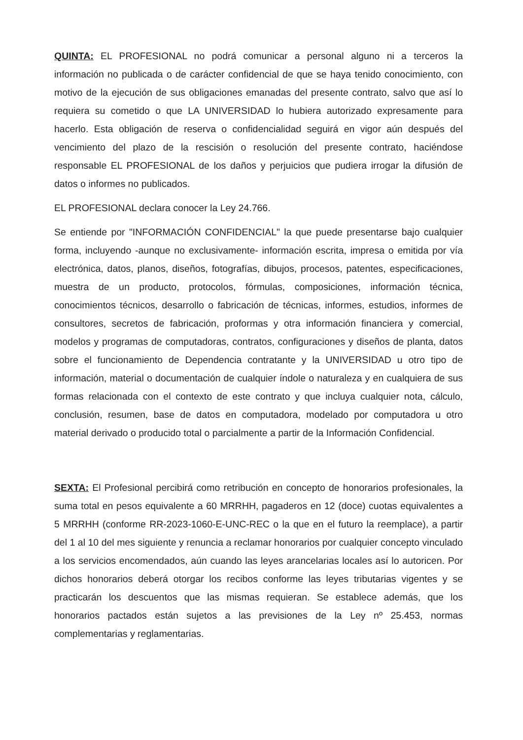QUINTA: EL PROFESIONAL no podrá comunicar a personal alguno ni a terceros la información no publicada o de carácter confidencial de que se haya tenido conocimiento, con motivo de la ejecución de sus obligaciones emanadas del presente contrato, salvo que así lo requiera su cometido o que LA UNIVERSIDAD lo hubiera autorizado expresamente para hacerlo. Esta obligación de reserva o confidencialidad seguirá en vigor aún después del vencimiento del plazo de la rescisión o resolución del presente contrato, haciéndose responsable EL PROFESIONAL de los daños y perjuicios que pudiera irrogar la difusión de datos o informes no publicados.
EL PROFESIONAL declara conocer la Ley 24.766.
Se entiende por "INFORMACIÓN CONFIDENCIAL" la que puede presentarse bajo cualquier forma, incluyendo -aunque no exclusivamente- información escrita, impresa o emitida por vía electrónica, datos, planos, diseños, fotografías, dibujos, procesos, patentes, especificaciones, muestra de un producto, protocolos, fórmulas, composiciones, información técnica, conocimientos técnicos, desarrollo o fabricación de técnicas, informes, estudios, informes de consultores, secretos de fabricación, proformas y otra información financiera y comercial, modelos y programas de computadoras, contratos, configuraciones y diseños de planta, datos sobre el funcionamiento de Dependencia contratante y la UNIVERSIDAD u otro tipo de información, material o documentación de cualquier índole o naturaleza y en cualquiera de sus formas relacionada con el contexto de este contrato y que incluya cualquier nota, cálculo, conclusión, resumen, base de datos en computadora, modelado por computadora u otro material derivado o producido total o parcialmente a partir de la Información Confidencial.
SEXTA: El Profesional percibirá como retribución en concepto de honorarios profesionales, la suma total en pesos equivalente a 60 MRRHH, pagaderos en 12 (doce) cuotas equivalentes a 5 MRRHH (conforme RR-2023-1060-E-UNC-REC o la que en el futuro la reemplace), a partir del 1 al 10 del mes siguiente y renuncia a reclamar honorarios por cualquier concepto vinculado a los servicios encomendados, aún cuando las leyes arancelarias locales así lo autoricen. Por dichos honorarios deberá otorgar los recibos conforme las leyes tributarias vigentes y se practicarán los descuentos que las mismas requieran. Se establece además, que los honorarios pactados están sujetos a las previsiones de la Ley nº 25.453, normas complementarias y reglamentarias.